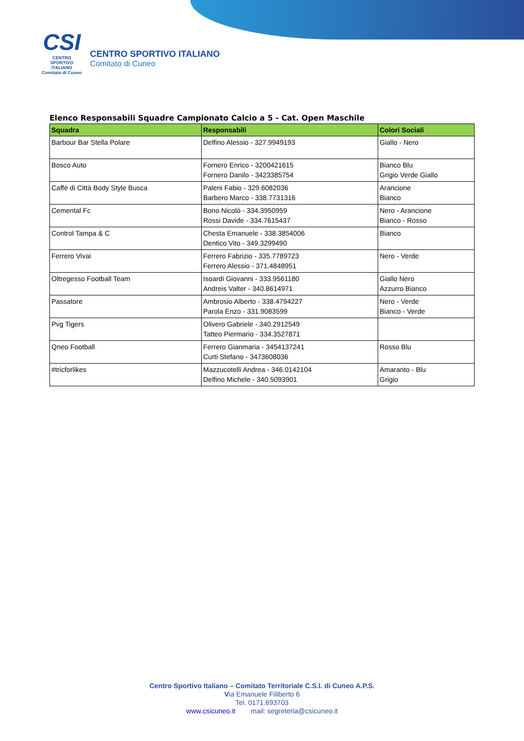CSI
CENTRO
SPORTIVO
ITALIANO
Comitato di Cuneo
CENTRO SPORTIVO ITALIANO
Comitato di Cuneo
Elenco Responsabili Squadre Campionato Calcio a 5 - Cat. Open Maschile
| Squadra | Responsabili | Colori Sociali |
| --- | --- | --- |
| Barbour Bar Stella Polare | Delfino Alessio - 327.9949193 | Giallo - Nero |
| Bosco Auto | Fornero Enrico - 3200421615 Fornero Danilo - 3423385754 | Bianco Blu Grigio Verde Giallo |
| Caffè di Città Body Style Busca | Paleni Fabio - 329.6082036 Barbero Marco - 338.7731316 | Arancione Bianco |
| Cemental Fc | Bono Nicolò - 334.3950959 Rossi Davide - 334.7615437 | Nero - Arancione Bianco - Rosso |
| Control Tampa & C | Chesta Emanuele - 338.3854006 Dentico Vito - 349.3299490 | Bianco |
| Ferrero Vivai | Ferrero Fabrizio - 335.7789723 Ferrero Alessio - 371.4848951 | Nero - Verde |
| Oltregesso Football Team | Isoardi Giovanni - 333.9561180 Andreis Valter - 340.8614971 | Giallo Nero Azzurro Bianco |
| Passatore | Ambrosio Alberto - 338.4794227 Parola Enzo - 331.9083599 | Nero - Verde Bianco - Verde |
| Pvg Tigers | Olivero Gabriele - 340.2912549 Tatteo Piermario - 334.3527871 | |
| Qneo Football | Ferrero Gianmaria - 3454137241 Curti Stefano - 3473608036 | Rosso Blu |
| #tricforlikes | Mazzucotelli Andrea - 346.0142104 Delfino Michele - 340.5093901 | Amaranto - Blu Grigio |
Centro Sportivo Italiano – Comitato Territoriale C.S.I. di Cuneo A.P.S.
Via Emanuele Filiberto 6
Tel. 0171.693703
www.csicuneo.it mail: segreteria@csicuneo.it